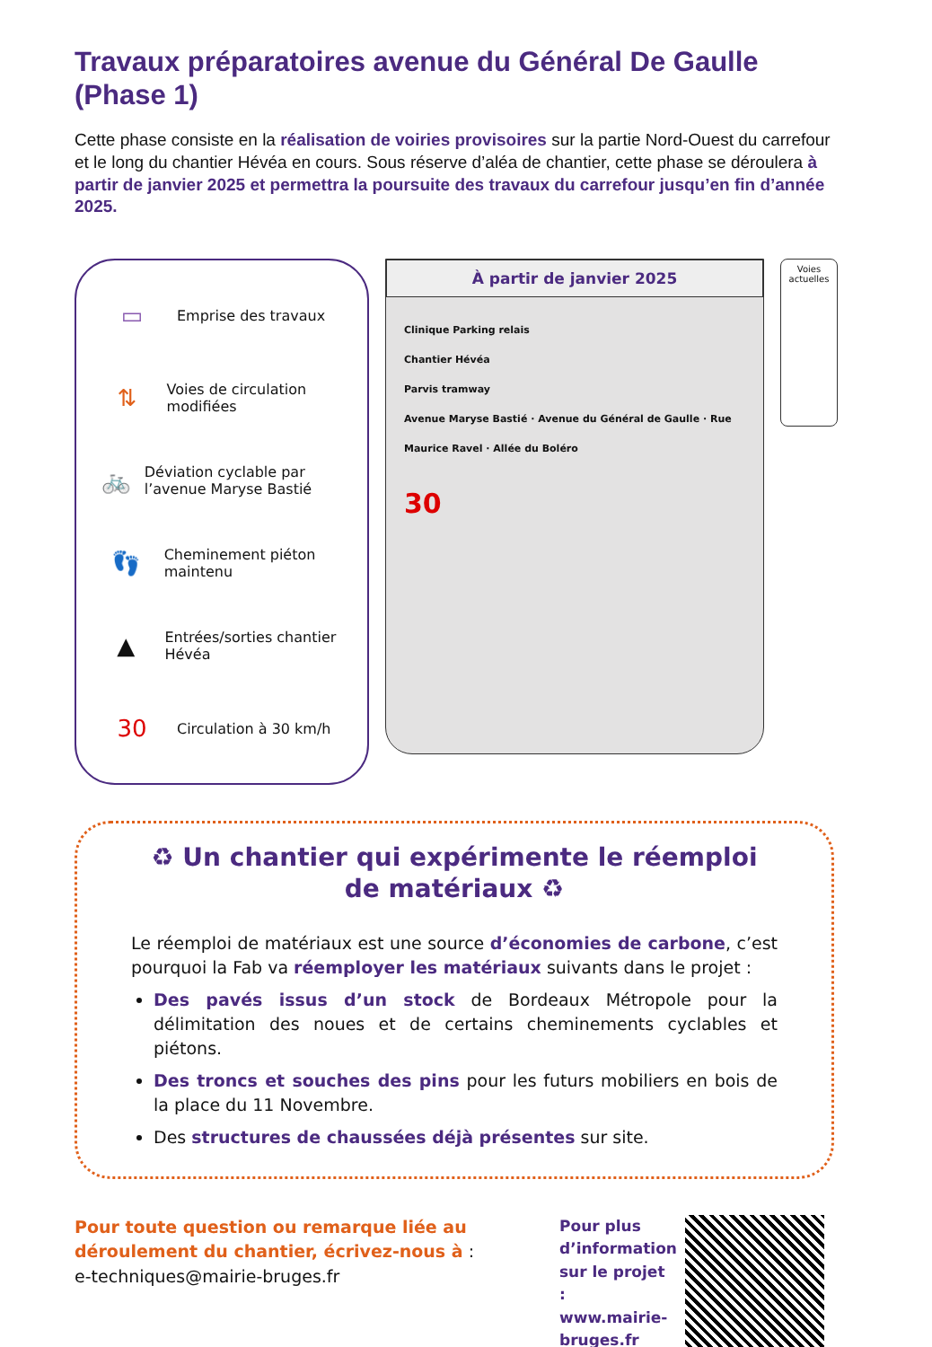Travaux préparatoires avenue du Général De Gaulle (Phase 1)
Cette phase consiste en la réalisation de voiries provisoires sur la partie Nord-Ouest du carrefour et le long du chantier Hévéa en cours. Sous réserve d’aléa de chantier, cette phase se déroulera à partir de janvier 2025 et permettra la poursuite des travaux du carrefour jusqu’en fin d’année 2025.
▭
Emprise des travaux
⇅
Voies de circulation modifiées
🚲
Déviation cyclable par l’avenue Maryse Bastié
👣
Cheminement piéton maintenu
▲
Entrées/sorties chantier Hévéa
30
Circulation à 30 km/h
À partir de janvier 2025
Clinique Parking relais
Chantier Hévéa
Parvis tramway
Avenue Maryse Bastié · Avenue du Général de Gaulle · Rue Maurice Ravel · Allée du Boléro
30
Voies actuelles
♻ Un chantier qui expérimente le réemploi de matériaux ♻
Le réemploi de matériaux est une source d’économies de carbone, c’est pourquoi la Fab va réemployer les matériaux suivants dans le projet :
Des pavés issus d’un stock de Bordeaux Métropole pour la délimitation des noues et de certains cheminements cyclables et piétons.
Des troncs et souches des pins pour les futurs mobiliers en bois de la place du 11 Novembre.
Des structures de chaussées déjà présentes sur site.
Pour toute question ou remarque liée au déroulement du chantier, écrivez-nous à :
e-techniques@mairie-bruges.fr
Pour plus d’information sur le projet : www.mairie-bruges.fr